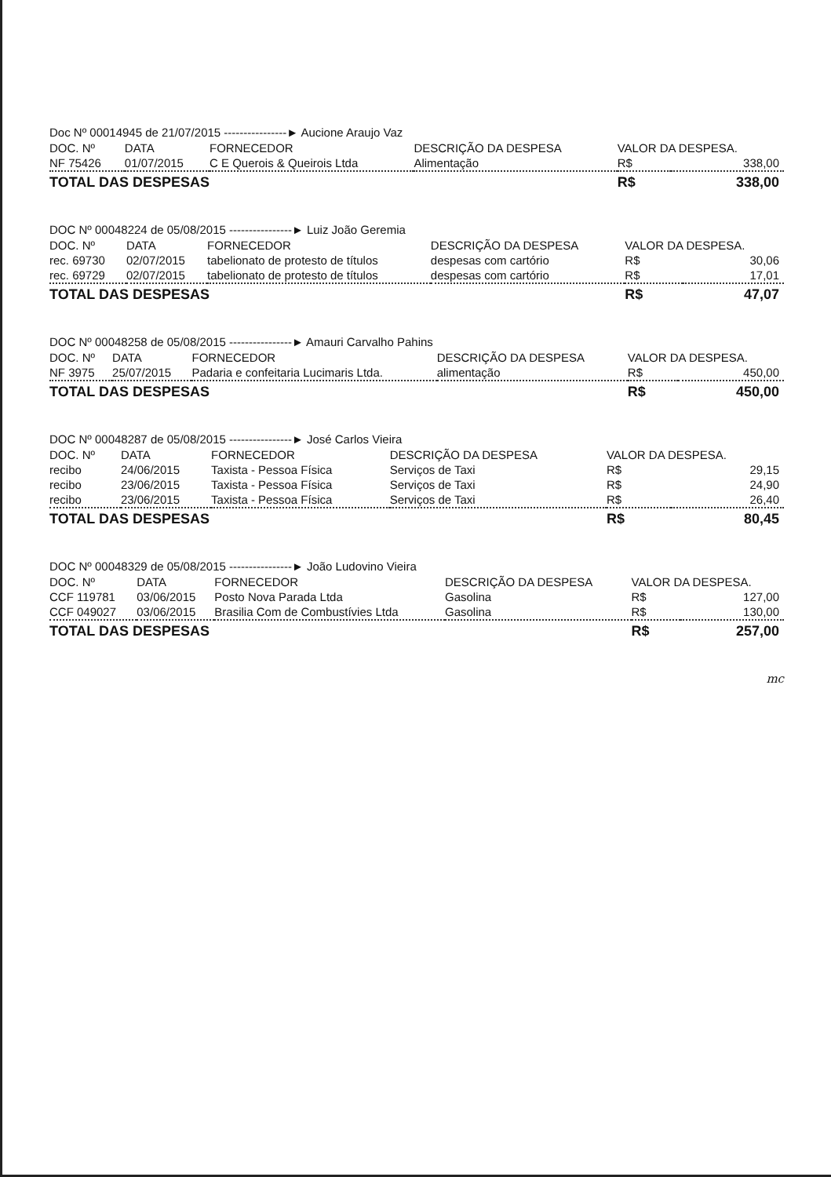Doc Nº 00014945 de 21/07/2015 ----------------► Aucione Araujo Vaz
| DOC. Nº | DATA | FORNECEDOR | DESCRIÇÃO DA DESPESA | VALOR DA DESPESA. | |
| --- | --- | --- | --- | --- | --- |
| NF 75426 | 01/07/2015 | C E Querois & Queirois Ltda | Alimentação | R$ | 338,00 |
| TOTAL DAS DESPESAS | | | | R$ | 338,00 |
DOC Nº 00048224 de 05/08/2015 ----------------► Luiz João Geremia
| DOC. Nº | DATA | FORNECEDOR | DESCRIÇÃO DA DESPESA | VALOR DA DESPESA. | |
| --- | --- | --- | --- | --- | --- |
| rec. 69730 | 02/07/2015 | tabelionato de protesto de títulos | despesas com cartório | R$ | 30,06 |
| rec. 69729 | 02/07/2015 | tabelionato de protesto de títulos | despesas com cartório | R$ | 17,01 |
| TOTAL DAS DESPESAS | | | | R$ | 47,07 |
DOC Nº 00048258 de 05/08/2015 ----------------► Amauri Carvalho Pahins
| DOC. Nº | DATA | FORNECEDOR | DESCRIÇÃO DA DESPESA | VALOR DA DESPESA. | |
| --- | --- | --- | --- | --- | --- |
| NF 3975 | 25/07/2015 | Padaria e confeitaria Lucimaris Ltda. | alimentação | R$ | 450,00 |
| TOTAL DAS DESPESAS | | | | R$ | 450,00 |
DOC Nº 00048287 de 05/08/2015 ----------------► José Carlos Vieira
| DOC. Nº | DATA | FORNECEDOR | DESCRIÇÃO DA DESPESA | VALOR DA DESPESA. | |
| --- | --- | --- | --- | --- | --- |
| recibo | 24/06/2015 | Taxista - Pessoa Física | Serviços de Taxi | R$ | 29,15 |
| recibo | 23/06/2015 | Taxista - Pessoa Física | Serviços de Taxi | R$ | 24,90 |
| recibo | 23/06/2015 | Taxista - Pessoa Física | Serviços de Taxi | R$ | 26,40 |
| TOTAL DAS DESPESAS | | | | R$ | 80,45 |
DOC Nº 00048329 de 05/08/2015 ----------------► João Ludovino Vieira
| DOC. Nº | DATA | FORNECEDOR | DESCRIÇÃO DA DESPESA | VALOR DA DESPESA. | |
| --- | --- | --- | --- | --- | --- |
| CCF 119781 | 03/06/2015 | Posto Nova Parada Ltda | Gasolina | R$ | 127,00 |
| CCF 049027 | 03/06/2015 | Brasilia Com de Combustívies Ltda | Gasolina | R$ | 130,00 |
| TOTAL DAS DESPESAS | | | | R$ | 257,00 |
mc